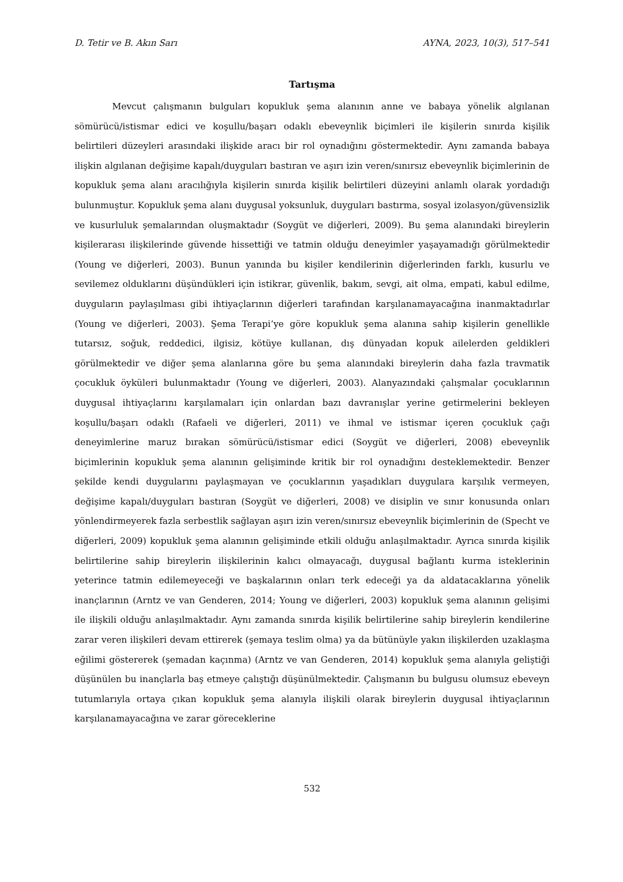D. Tetir ve B. Akın Sarı AYNA, 2023, 10(3), 517–541
Tartışma
Mevcut çalışmanın bulguları kopukluk şema alanının anne ve babaya yönelik algılanan sömürücü/istismar edici ve koşullu/başarı odaklı ebeveynlik biçimleri ile kişilerin sınırda kişilik belirtileri düzeyleri arasındaki ilişkide aracı bir rol oynadığını göstermektedir. Aynı zamanda babaya ilişkin algılanan değişime kapalı/duyguları bastıran ve aşırı izin veren/sınırsız ebeveynlik biçimlerinin de kopukluk şema alanı aracılığıyla kişilerin sınırda kişilik belirtileri düzeyini anlamlı olarak yordadığı bulunmuştur. Kopukluk şema alanı duygusal yoksunluk, duyguları bastırma, sosyal izolasyon/güvensizlik ve kusurluluk şemalarından oluşmaktadır (Soygüt ve diğerleri, 2009). Bu şema alanındaki bireylerin kişilerarası ilişkilerinde güvende hissettiği ve tatmin olduğu deneyimler yaşayamadığı görülmektedir (Young ve diğerleri, 2003). Bunun yanında bu kişiler kendilerinin diğerlerinden farklı, kusurlu ve sevilemez olduklarını düşündükleri için istikrar, güvenlik, bakım, sevgi, ait olma, empati, kabul edilme, duyguların paylaşılması gibi ihtiyaçlarının diğerleri tarafından karşılanamayacağına inanmaktadırlar (Young ve diğerleri, 2003). Şema Terapi’ye göre kopukluk şema alanına sahip kişilerin genellikle tutarsız, soğuk, reddedici, ilgisiz, kötüye kullanan, dış dünyadan kopuk ailelerden geldikleri görülmektedir ve diğer şema alanlarına göre bu şema alanındaki bireylerin daha fazla travmatik çocukluk öyküleri bulunmaktadır (Young ve diğerleri, 2003). Alanyazındaki çalışmalar çocuklarının duygusal ihtiyaçlarını karşılamaları için onlardan bazı davranışlar yerine getirmelerini bekleyen koşullu/başarı odaklı (Rafaeli ve diğerleri, 2011) ve ihmal ve istismar içeren çocukluk çağı deneyimlerine maruz bırakan sömürücü/istismar edici (Soygüt ve diğerleri, 2008) ebeveynlik biçimlerinin kopukluk şema alanının gelişiminde kritik bir rol oynadığını desteklemektedir. Benzer şekilde kendi duygularını paylaşmayan ve çocuklarının yaşadıkları duygulara karşılık vermeyen, değişime kapalı/duyguları bastıran (Soygüt ve diğerleri, 2008) ve disiplin ve sınır konusunda onları yönlendirmeyerek fazla serbestlik sağlayan aşırı izin veren/sınırsız ebeveynlik biçimlerinin de (Specht ve diğerleri, 2009) kopukluk şema alanının gelişiminde etkili olduğu anlaşılmaktadır. Ayrıca sınırda kişilik belirtilerine sahip bireylerin ilişkilerinin kalıcı olmayacağı, duygusal bağlantı kurma isteklerinin yeterince tatmin edilemeyeceği ve başkalarının onları terk edeceği ya da aldatacaklarına yönelik inançlarının (Arntz ve van Genderen, 2014; Young ve diğerleri, 2003) kopukluk şema alanının gelişimi ile ilişkili olduğu anlaşılmaktadır. Aynı zamanda sınırda kişilik belirtilerine sahip bireylerin kendilerine zarar veren ilişkileri devam ettirerek (şemaya teslim olma) ya da bütünüyle yakın ilişkilerden uzaklaşma eğilimi göstererek (şemadan kaçınma) (Arntz ve van Genderen, 2014) kopukluk şema alanıyla geliştiği düşünülen bu inançlarla baş etmeye çalıştığı düşünülmektedir. Çalışmanın bu bulgusu olumsuz ebeveyn tutumlarıyla ortaya çıkan kopukluk şema alanıyla ilişkili olarak bireylerin duygusal ihtiyaçlarının karşılanamayacağına ve zarar göreceklerine
532